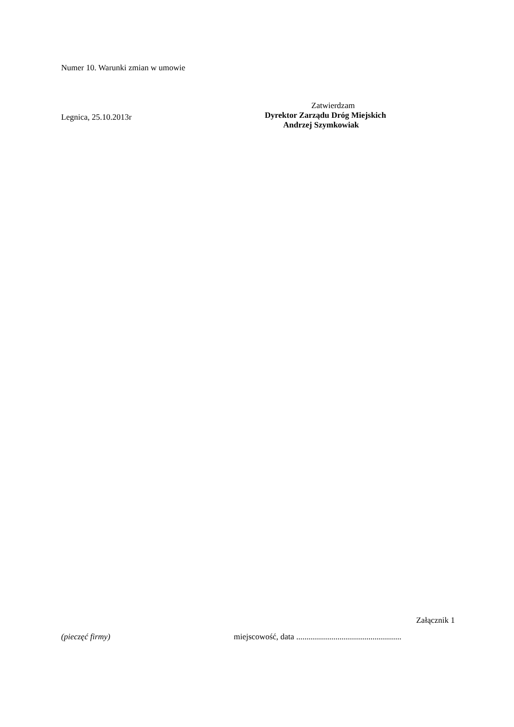Numer 10. Warunki zmian w umowie
Legnica, 25.10.2013r
Zatwierdzam
Dyrektor Zarządu Dróg Miejskich
Andrzej Szymkowiak
Załącznik 1
(pieczęć firmy) miejscowość, data ...................................................